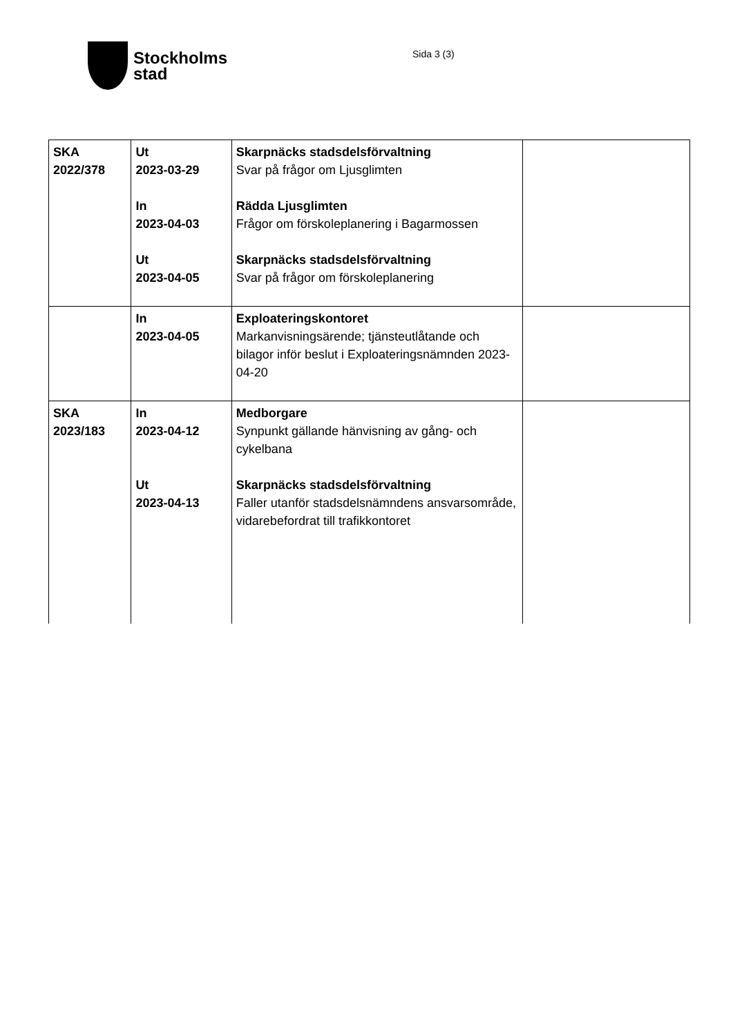Stockholms
stad
Sida 3 (3)
| SKA 2022/378 | Ut 2023-03-29 In 2023-04-03 Ut 2023-04-05 | Skarpnäcks stadsdelsförvaltning Svar på frågor om Ljusglimten Rädda Ljusglimten Frågor om förskoleplanering i Bagarmossen Skarpnäcks stadsdelsförvaltning Svar på frågor om förskoleplanering | |
| | In 2023-04-05 | Exploateringskontoret Markanvisningsärende; tjänsteutlåtande och bilagor inför beslut i Exploateringsnämnden 2023-04-20 | |
| SKA 2023/183 | In 2023-04-12 Ut 2023-04-13 | Medborgare Synpunkt gällande hänvisning av gång- och cykelbana Skarpnäcks stadsdelsförvaltning Faller utanför stadsdelsnämndens ansvarsområde, vidarebefordrat till trafikkontoret | |